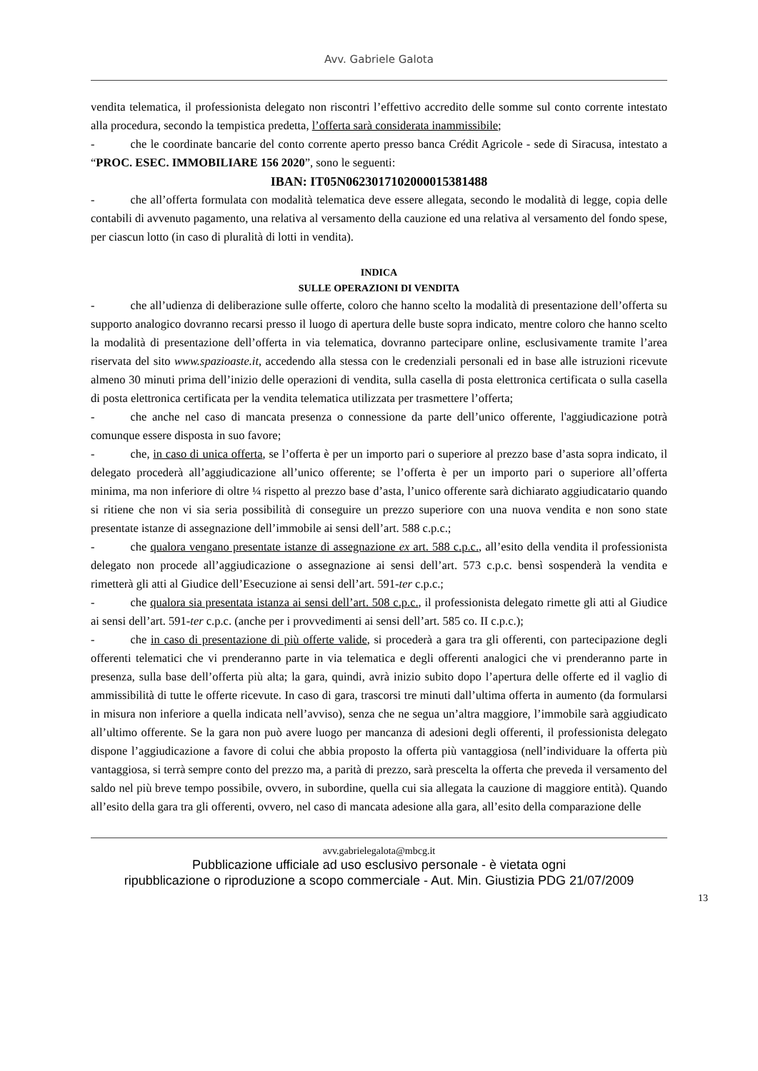Avv. Gabriele Galota
vendita telematica, il professionista delegato non riscontri l’effettivo accredito delle somme sul conto corrente intestato alla procedura, secondo la tempistica predetta, l’offerta sarà considerata inammissibile;
- che le coordinate bancarie del conto corrente aperto presso banca Crédit Agricole - sede di Siracusa, intestato a “PROC. ESEC. IMMOBILIARE 156 2020”, sono le seguenti:
IBAN: IT05N0623017102000015381488
- che all’offerta formulata con modalità telematica deve essere allegata, secondo le modalità di legge, copia delle contabili di avvenuto pagamento, una relativa al versamento della cauzione ed una relativa al versamento del fondo spese, per ciascun lotto (in caso di pluralità di lotti in vendita).
INDICA
SULLE OPERAZIONI DI VENDITA
- che all’udienza di deliberazione sulle offerte, coloro che hanno scelto la modalità di presentazione dell’offerta su supporto analogico dovranno recarsi presso il luogo di apertura delle buste sopra indicato, mentre coloro che hanno scelto la modalità di presentazione dell’offerta in via telematica, dovranno partecipare online, esclusivamente tramite l’area riservata del sito www.spazioaste.it, accedendo alla stessa con le credenziali personali ed in base alle istruzioni ricevute almeno 30 minuti prima dell’inizio delle operazioni di vendita, sulla casella di posta elettronica certificata o sulla casella di posta elettronica certificata per la vendita telematica utilizzata per trasmettere l’offerta;
- che anche nel caso di mancata presenza o connessione da parte dell’unico offerente, l'aggiudicazione potrà comunque essere disposta in suo favore;
- che, in caso di unica offerta, se l’offerta è per un importo pari o superiore al prezzo base d’asta sopra indicato, il delegato procederà all’aggiudicazione all’unico offerente; se l’offerta è per un importo pari o superiore all’offerta minima, ma non inferiore di oltre ¼ rispetto al prezzo base d’asta, l’unico offerente sarà dichiarato aggiudicatario quando si ritiene che non vi sia seria possibilità di conseguire un prezzo superiore con una nuova vendita e non sono state presentate istanze di assegnazione dell’immobile ai sensi dell’art. 588 c.p.c.;
- che qualora vengano presentate istanze di assegnazione ex art. 588 c.p.c., all’esito della vendita il professionista delegato non procede all’aggiudicazione o assegnazione ai sensi dell’art. 573 c.p.c. bensì sospenderà la vendita e rimetterà gli atti al Giudice dell’Esecuzione ai sensi dell’art. 591-ter c.p.c.;
- che qualora sia presentata istanza ai sensi dell’art. 508 c.p.c., il professionista delegato rimette gli atti al Giudice ai sensi dell’art. 591-ter c.p.c. (anche per i provvedimenti ai sensi dell’art. 585 co. II c.p.c.);
- che in caso di presentazione di più offerte valide, si procederà a gara tra gli offerenti, con partecipazione degli offerenti telematici che vi prenderanno parte in via telematica e degli offerenti analogici che vi prenderanno parte in presenza, sulla base dell’offerta più alta; la gara, quindi, avrà inizio subito dopo l’apertura delle offerte ed il vaglio di ammissibilità di tutte le offerte ricevute. In caso di gara, trascorsi tre minuti dall’ultima offerta in aumento (da formularsi in misura non inferiore a quella indicata nell’avviso), senza che ne segua un’altra maggiore, l’immobile sarà aggiudicato all’ultimo offerente. Se la gara non può avere luogo per mancanza di adesioni degli offerenti, il professionista delegato dispone l’aggiudicazione a favore di colui che abbia proposto la offerta più vantaggiosa (nell’individuare la offerta più vantaggiosa, si terrà sempre conto del prezzo ma, a parità di prezzo, sarà prescelta la offerta che preveda il versamento del saldo nel più breve tempo possibile, ovvero, in subordine, quella cui sia allegata la cauzione di maggiore entità). Quando all’esito della gara tra gli offerenti, ovvero, nel caso di mancata adesione alla gara, all’esito della comparazione delle
avv.gabrielegalota@mbcg.it
Pubblicazione ufficiale ad uso esclusivo personale - è vietata ogni
ripubblicazione o riproduzione a scopo commerciale - Aut. Min. Giustizia PDG 21/07/2009
13